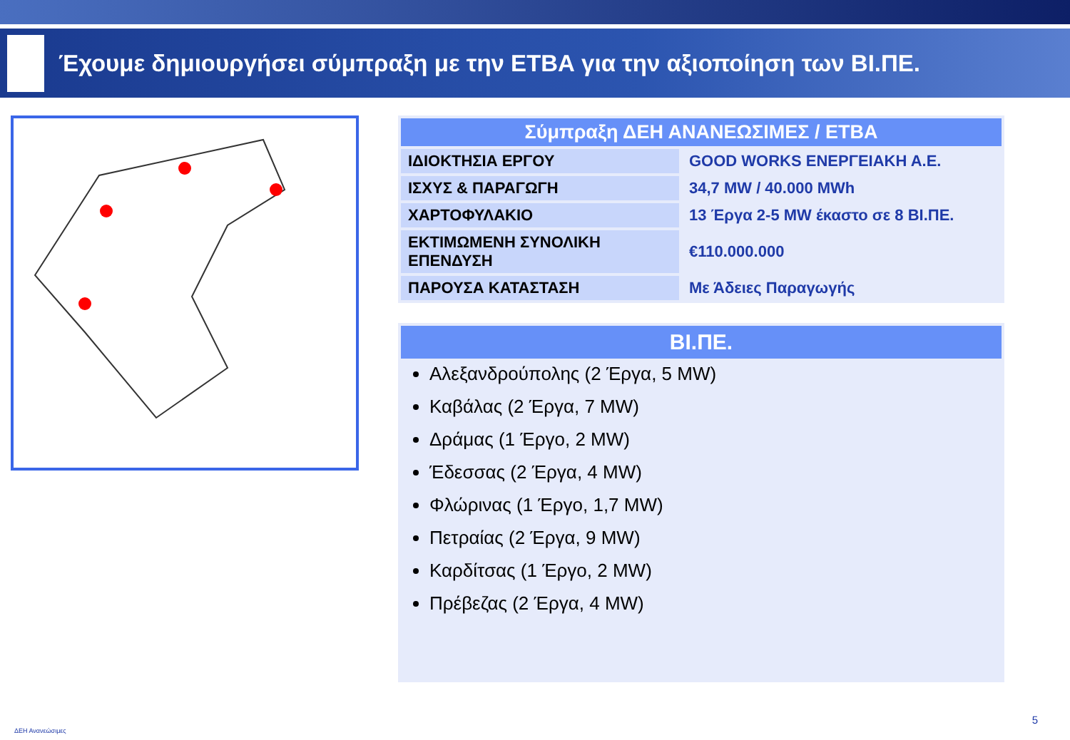Έχουμε δημιουργήσει σύμπραξη με την ΕΤΒΑ για την αξιοποίηση των ΒΙ.ΠΕ.
| Σύμπραξη ΔΕΗ ΑΝΑΝΕΩΣΙΜΕΣ / ΕΤΒΑ | |
| --- | --- |
| ΙΔΙΟΚΤΗΣΙΑ ΕΡΓΟΥ | GOOD WORKS ΕΝΕΡΓΕΙΑΚΗ Α.Ε. |
| ΙΣΧΥΣ & ΠΑΡΑΓΩΓΗ | 34,7 MW / 40.000 MWh |
| ΧΑΡΤΟΦΥΛΑΚΙΟ | 13 Έργα 2-5 MW έκαστο σε 8 ΒΙ.ΠΕ. |
| ΕΚΤΙΜΩΜΕΝΗ ΣΥΝΟΛΙΚΗ ΕΠΕΝΔΥΣΗ | €110.000.000 |
| ΠΑΡΟΥΣΑ ΚΑΤΑΣΤΑΣΗ | Με Άδειες Παραγωγής |
ΒΙ.ΠΕ.
Αλεξανδρούπολης (2 Έργα, 5 MW)
Καβάλας (2 Έργα, 7 MW)
Δράμας (1 Έργο, 2 MW)
Έδεσσας (2 Έργα, 4 MW)
Φλώρινας (1 Έργο, 1,7 MW)
Πετραίας (2 Έργα, 9 MW)
Καρδίτσας (1 Έργο, 2 MW)
Πρέβεζας (2 Έργα, 4 MW)
ΔΕΗ Ανανεώσιμες
5